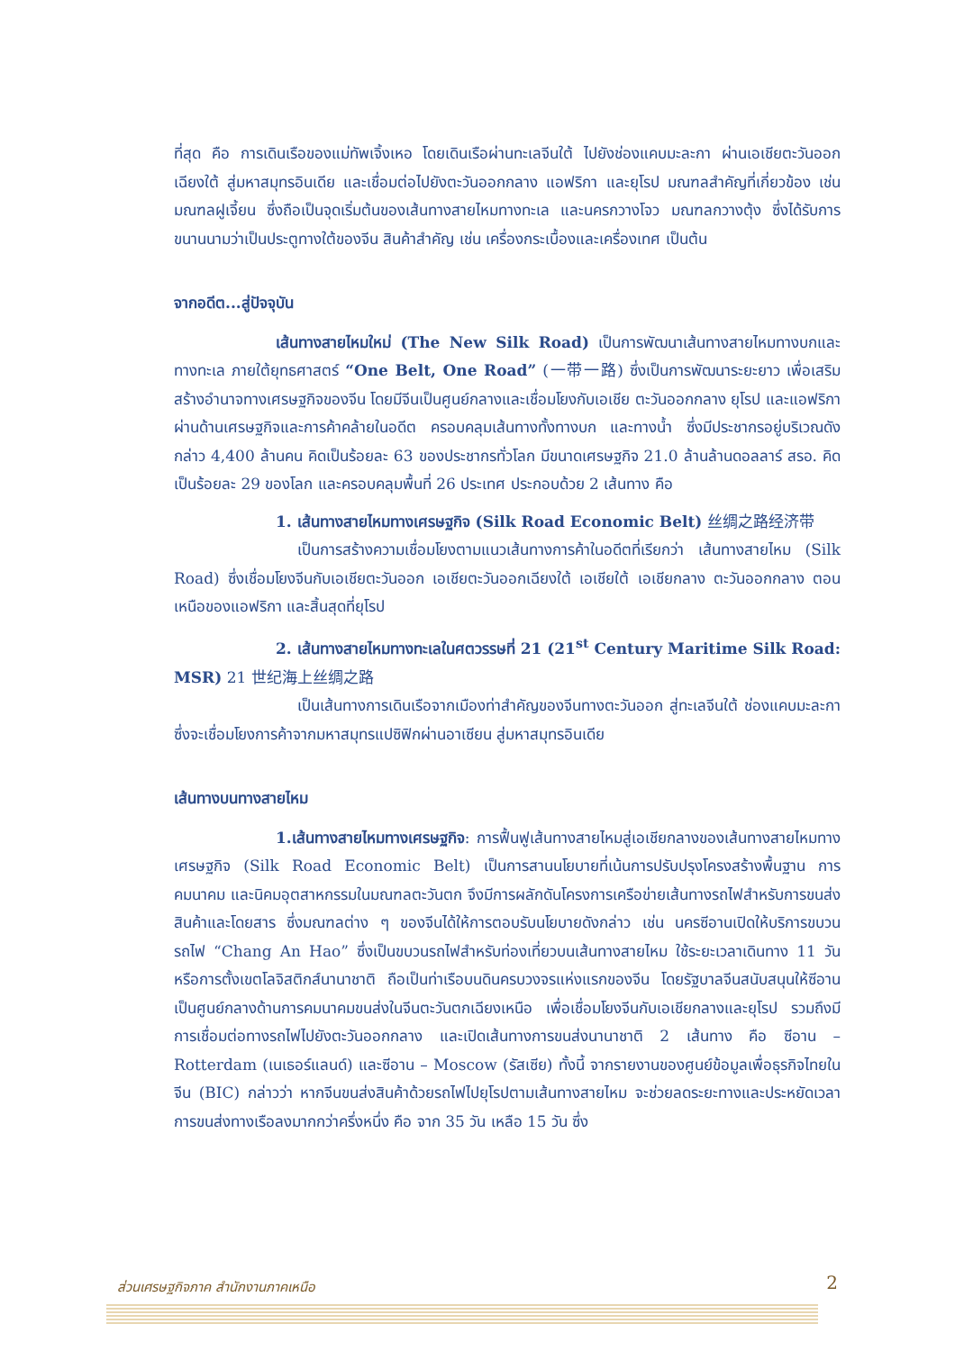ที่สุด คือ การเดินเรือของแม่ทัพเจิ้งเหอ โดยเดินเรือผ่านทะเลจีนใต้ ไปยังช่องแคบมะละกา ผ่านเอเชียตะวันออกเฉียงใต้ สู่มหาสมุทรอินเดีย และเชื่อมต่อไปยังตะวันออกกลาง แอฟริกา และยุโรป มณฑลสำคัญที่เกี่ยวข้อง เช่น มณฑลฝูเจี้ยน ซึ่งถือเป็นจุดเริ่มต้นของเส้นทางสายไหมทางทะเล และนครกวางโจว มณฑลกวางตุ้ง ซึ่งได้รับการขนานนามว่าเป็นประตูทางใต้ของจีน สินค้าสำคัญ เช่น เครื่องกระเบื้องและเครื่องเทศ เป็นต้น
จากอดีต...สู่ปัจจุบัน
เส้นทางสายไหมใหม่ (The New Silk Road) เป็นการพัฒนาเส้นทางสายไหมทางบกและทางทะเล ภายใต้ยุทธศาสตร์ “One Belt, One Road” (一带一路) ซึ่งเป็นการพัฒนาระยะยาว เพื่อเสริมสร้างอำนาจทางเศรษฐกิจของจีน โดยมีจีนเป็นศูนย์กลางและเชื่อมโยงกับเอเชีย ตะวันออกกลาง ยุโรป และแอฟริกา ผ่านด้านเศรษฐกิจและการค้าคล้ายในอดีต ครอบคลุมเส้นทางทั้งทางบก และทางน้ำ ซึ่งมีประชากรอยู่บริเวณดังกล่าว 4,400 ล้านคน คิดเป็นร้อยละ 63 ของประชากรทั่วโลก มีขนาดเศรษฐกิจ 21.0 ล้านล้านดอลลาร์ สรอ. คิดเป็นร้อยละ 29 ของโลก และครอบคลุมพื้นที่ 26 ประเทศ ประกอบด้วย 2 เส้นทาง คือ
1. เส้นทางสายไหมทางเศรษฐกิจ (Silk Road Economic Belt) 丝绸之路经济带
เป็นการสร้างความเชื่อมโยงตามแนวเส้นทางการค้าในอดีตที่เรียกว่า เส้นทางสายไหม (Silk Road) ซึ่งเชื่อมโยงจีนกับเอเชียตะวันออก เอเชียตะวันออกเฉียงใต้ เอเชียใต้ เอเชียกลาง ตะวันออกกลาง ตอนเหนือของแอฟริกา และสิ้นสุดที่ยุโรป
2. เส้นทางสายไหมทางทะเลในศตวรรษที่ 21 (21<sup>st</sup> Century Maritime Silk Road: MSR) 21 世纪海上丝绸之路
เป็นเส้นทางการเดินเรือจากเมืองท่าสำคัญของจีนทางตะวันออก สู่ทะเลจีนใต้ ช่องแคบมะละกา ซึ่งจะเชื่อมโยงการค้าจากมหาสมุทรแปซิฟิกผ่านอาเซียน สู่มหาสมุทรอินเดีย
เส้นทางบนทางสายไหม
1.เส้นทางสายไหมทางเศรษฐกิจ: การฟื้นฟูเส้นทางสายไหมสู่เอเชียกลางของเส้นทางสายไหมทางเศรษฐกิจ (Silk Road Economic Belt) เป็นการสานนโยบายที่เน้นการปรับปรุงโครงสร้างพื้นฐาน การคมนาคม และนิคมอุตสาหกรรมในมณฑลตะวันตก จึงมีการผลักดันโครงการเครือข่ายเส้นทางรถไฟสำหรับการขนส่งสินค้าและโดยสาร ซึ่งมณฑลต่าง ๆ ของจีนได้ให้การตอบรับนโยบายดังกล่าว เช่น นครซีอานเปิดให้บริการขบวนรถไฟ “Chang An Hao” ซึ่งเป็นขบวนรถไฟสำหรับท่องเที่ยวบนเส้นทางสายไหม ใช้ระยะเวลาเดินทาง 11 วัน หรือการตั้งเขตโลจิสติกส์นานาชาติ ถือเป็นท่าเรือบนดินครบวงจรแห่งแรกของจีน โดยรัฐบาลจีนสนับสนุนให้ซีอานเป็นศูนย์กลางด้านการคมนาคมขนส่งในจีนตะวันตกเฉียงเหนือ เพื่อเชื่อมโยงจีนกับเอเชียกลางและยุโรป รวมถึงมีการเชื่อมต่อทางรถไฟไปยังตะวันออกกลาง และเปิดเส้นทางการขนส่งนานาชาติ 2 เส้นทาง คือ ซีอาน – Rotterdam (เนเธอร์แลนด์) และซีอาน – Moscow (รัสเซีย) ทั้งนี้ จากรายงานของศูนย์ข้อมูลเพื่อธุรกิจไทยในจีน (BIC) กล่าวว่า หากจีนขนส่งสินค้าด้วยรถไฟไปยุโรปตามเส้นทางสายไหม จะช่วยลดระยะทางและประหยัดเวลาการขนส่งทางเรือลงมากกว่าครึ่งหนึ่ง คือ จาก 35 วัน เหลือ 15 วัน ซึ่ง
ส่วนเศรษฐกิจภาค สำนักงานภาคเหนือ 2